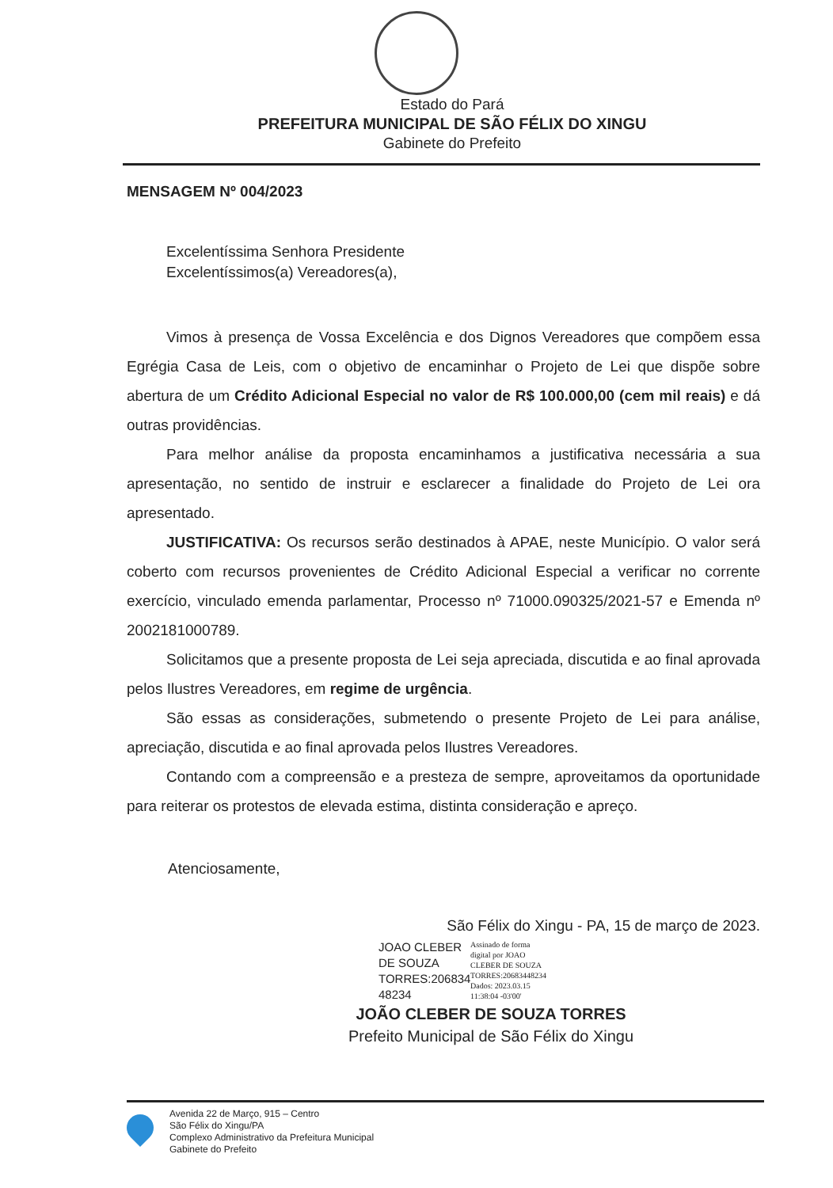Estado do Pará
PREFEITURA MUNICIPAL DE SÃO FÉLIX DO XINGU
Gabinete do Prefeito
MENSAGEM Nº 004/2023
Excelentíssima Senhora Presidente
Excelentíssimos(a) Vereadores(a),
Vimos à presença de Vossa Excelência e dos Dignos Vereadores que compõem essa Egrégia Casa de Leis, com o objetivo de encaminhar o Projeto de Lei que dispõe sobre abertura de um Crédito Adicional Especial no valor de R$ 100.000,00 (cem mil reais) e dá outras providências.
Para melhor análise da proposta encaminhamos a justificativa necessária a sua apresentação, no sentido de instruir e esclarecer a finalidade do Projeto de Lei ora apresentado.
JUSTIFICATIVA: Os recursos serão destinados à APAE, neste Município. O valor será coberto com recursos provenientes de Crédito Adicional Especial a verificar no corrente exercício, vinculado emenda parlamentar, Processo nº 71000.090325/2021-57 e Emenda nº 2002181000789.
Solicitamos que a presente proposta de Lei seja apreciada, discutida e ao final aprovada pelos Ilustres Vereadores, em regime de urgência.
São essas as considerações, submetendo o presente Projeto de Lei para análise, apreciação, discutida e ao final aprovada pelos Ilustres Vereadores.
Contando com a compreensão e a presteza de sempre, aproveitamos da oportunidade para reiterar os protestos de elevada estima, distinta consideração e apreço.
Atenciosamente,
São Félix do Xingu - PA, 15 de março de 2023.
JOAO CLEBER DE SOUZA TORRES:206834 48234
Assinado de forma
digital por JOAO
CLEBER DE SOUZA
TORRES:20683448234
Dados: 2023.03.15
11:38:04 -03'00'
JOÃO CLEBER DE SOUZA TORRES
Prefeito Municipal de São Félix do Xingu
Avenida 22 de Março, 915 – Centro
São Félix do Xingu/PA
Complexo Administrativo da Prefeitura Municipal
Gabinete do Prefeito